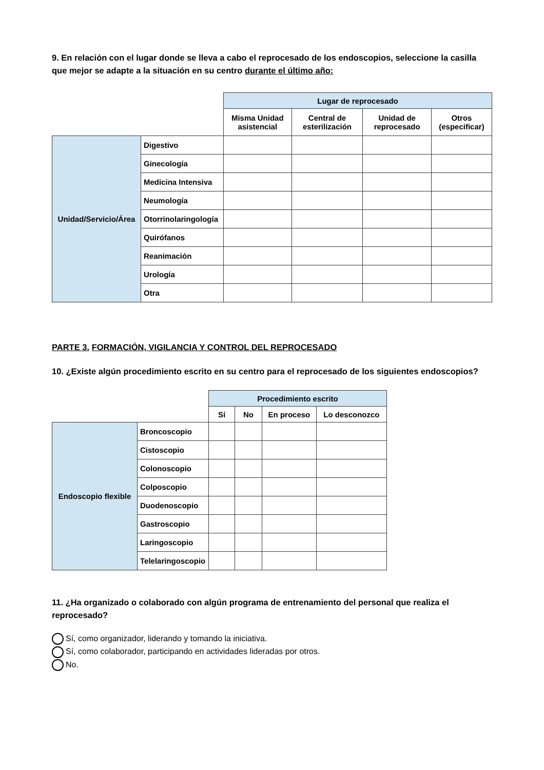9. En relación con el lugar donde se lleva a cabo el reprocesado de los endoscopios, seleccione la casilla que mejor se adapte a la situación en su centro durante el último año:
| | | Lugar de reprocesado | | | |
| | | Misma Unidad asistencial | Central de esterilización | Unidad de reprocesado | Otros (especificar) |
| Unidad/Servicio/Área | Digestivo | | | | |
| | Ginecología | | | | |
| | Medicina Intensiva | | | | |
| | Neumología | | | | |
| | Otorrinolaringología | | | | |
| | Quirófanos | | | | |
| | Reanimación | | | | |
| | Urología | | | | |
| | Otra | | | | |
PARTE 3. FORMACIÓN, VIGILANCIA Y CONTROL DEL REPROCESADO
10. ¿Existe algún procedimiento escrito en su centro para el reprocesado de los siguientes endoscopios?
| | | Procedimiento escrito | | | |
| | | Sí | No | En proceso | Lo desconozco |
| Endoscopio flexible | Broncoscopio | | | | |
| | Cistoscopio | | | | |
| | Colonoscopio | | | | |
| | Colposcopio | | | | |
| | Duodenoscopio | | | | |
| | Gastroscopio | | | | |
| | Laringoscopio | | | | |
| | Telelaringoscopio | | | | |
11. ¿Ha organizado o colaborado con algún programa de entrenamiento del personal que realiza el reprocesado?
Sí, como organizador, liderando y tomando la iniciativa.
Sí, como colaborador, participando en actividades lideradas por otros.
No.